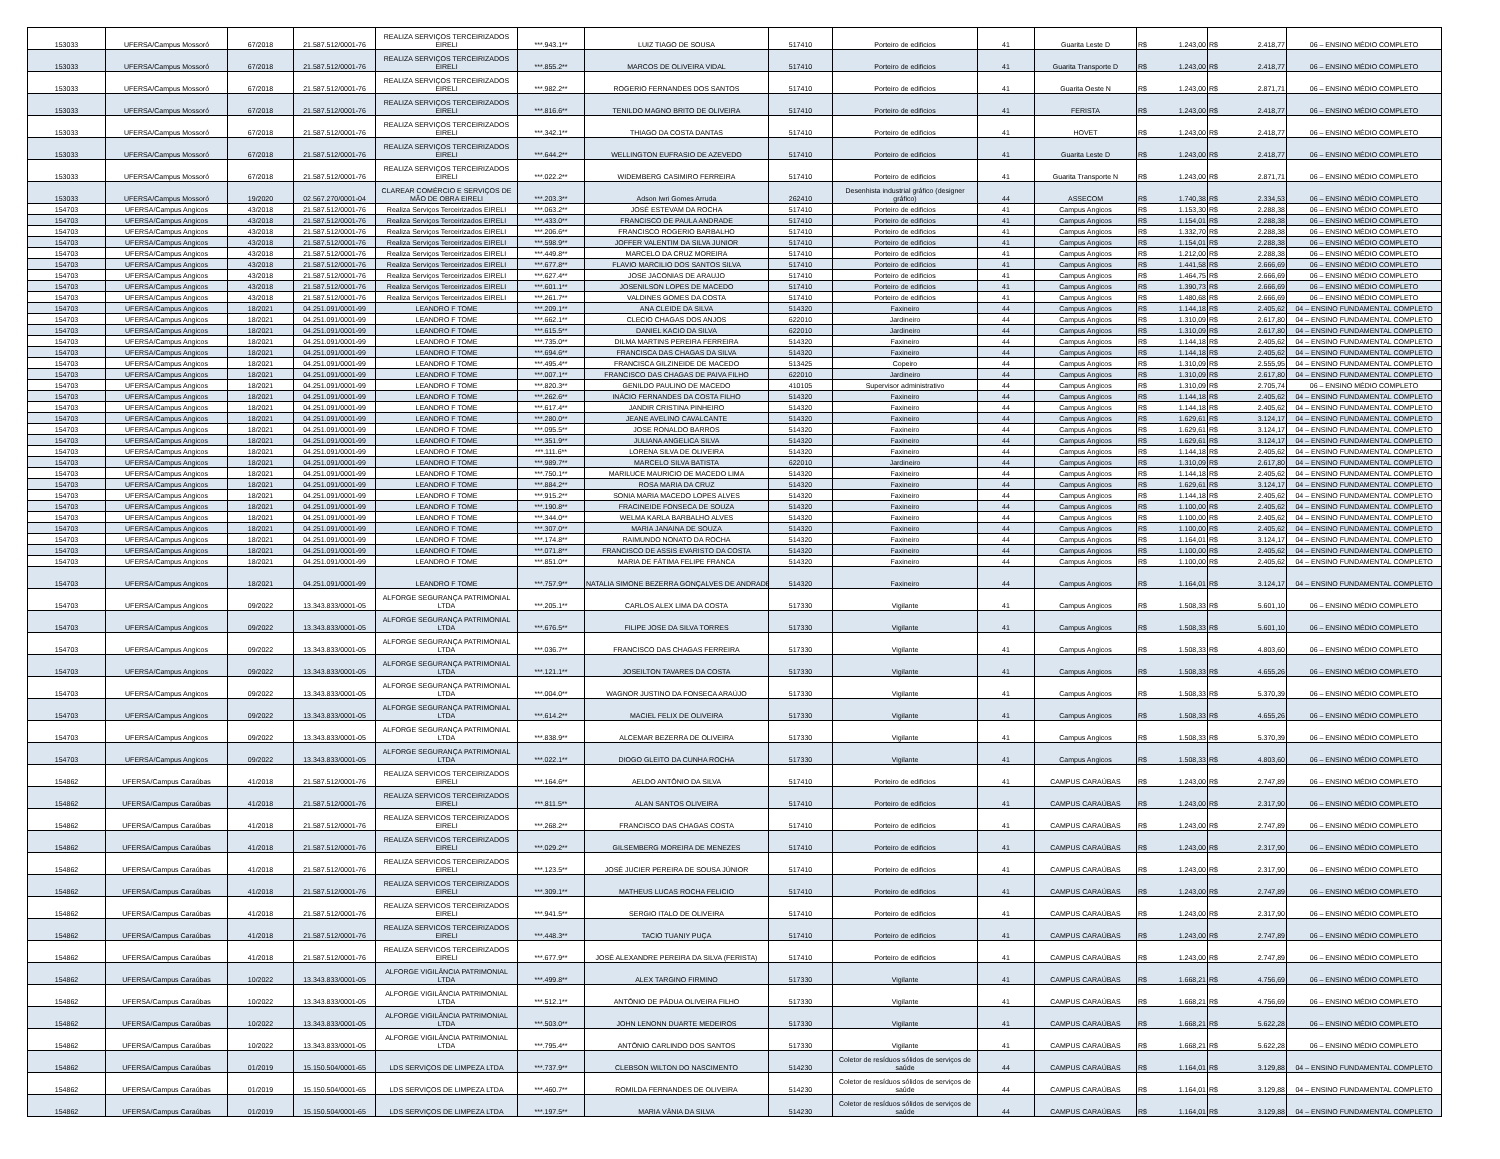| 153033 | UFERSA/Campus Mossoró | 67/2018 | 21.587.512/0001-76 | REALIZA SERVIÇOS TERCEIRIZADOS EIRELI | ***.943.1** | LUIZ TIAGO DE SOUSA | 517410 | Porteiro de edificios | 41 | Guarita Leste D | R$ | 1.243,00 | R$ | 2.418,77 | 06 – ENSINO MÉDIO COMPLETO |
| 153033 | UFERSA/Campus Mossoró | 67/2018 | 21.587.512/0001-76 | REALIZA SERVIÇOS TERCEIRIZADOS EIRELI | ***.855.2** | MARCOS DE OLIVEIRA VIDAL | 517410 | Porteiro de edificios | 41 | Guarita Transporte D | R$ | 1.243,00 | R$ | 2.418,77 | 06 – ENSINO MÉDIO COMPLETO |
| 153033 | UFERSA/Campus Mossoró | 67/2018 | 21.587.512/0001-76 | REALIZA SERVIÇOS TERCEIRIZADOS EIRELI | ***.982.2** | ROGERIO FERNANDES DOS SANTOS | 517410 | Porteiro de edificios | 41 | Guarita Oeste N | R$ | 1.243,00 | R$ | 2.871,71 | 06 – ENSINO MÉDIO COMPLETO |
| 153033 | UFERSA/Campus Mossoró | 67/2018 | 21.587.512/0001-76 | REALIZA SERVIÇOS TERCEIRIZADOS EIRELI | ***.816.6** | TENILDO MAGNO BRITO DE OLIVEIRA | 517410 | Porteiro de edificios | 41 | FERISTA | R$ | 1.243,00 | R$ | 2.418,77 | 06 – ENSINO MÉDIO COMPLETO |
| 153033 | UFERSA/Campus Mossoró | 67/2018 | 21.587.512/0001-76 | REALIZA SERVIÇOS TERCEIRIZADOS EIRELI | ***.342.1** | THIAGO DA COSTA DANTAS | 517410 | Porteiro de edificios | 41 | HOVET | R$ | 1.243,00 | R$ | 2.418,77 | 06 – ENSINO MÉDIO COMPLETO |
| 153033 | UFERSA/Campus Mossoró | 67/2018 | 21.587.512/0001-76 | REALIZA SERVIÇOS TERCEIRIZADOS EIRELI | ***.644.2** | WELLINGTON EUFRASIO DE AZEVEDO | 517410 | Porteiro de edificios | 41 | Guarita Leste D | R$ | 1.243,00 | R$ | 2.418,77 | 06 – ENSINO MÉDIO COMPLETO |
| 153033 | UFERSA/Campus Mossoró | 67/2018 | 21.587.512/0001-76 | REALIZA SERVIÇOS TERCEIRIZADOS EIRELI | ***.022.2** | WIDEMBERG CASIMIRO FERREIRA | 517410 | Porteiro de edificios | 41 | Guarita Transporte N | R$ | 1.243,00 | R$ | 2.871,71 | 06 – ENSINO MÉDIO COMPLETO |
| 153033 | UFERSA/Campus Mossoró | 19/2020 | 02.567.270/0001-04 | CLAREAR COMÉRCIO E SERVIÇOS DE MÃO DE OBRA EIRELI | ***.203.3** | Adson Iwri Gomes Arruda | 262410 | Desenhista industrial gráfico (designer gráfico) | 44 | ASSECOM | R$ | 1.740,38 | R$ | 2.334,53 | 06 – ENSINO MÉDIO COMPLETO |
| 154703 | UFERSA/Campus Angicos | 43/2018 | 21.587.512/0001-76 | Realiza Serviços Terceirizados EIRELI | ***.063.2** | JOSÉ ESTEVAM DA ROCHA | 517410 | Porteiro de edificios | 41 | Campus Angicos | R$ | 1.153,30 | R$ | 2.288,38 | 06 – ENSINO MÉDIO COMPLETO |
| 154703 | UFERSA/Campus Angicos | 43/2018 | 21.587.512/0001-76 | Realiza Serviços Terceirizados EIRELI | ***.433.0** | FRANCISCO DE PAULA ANDRADE | 517410 | Porteiro de edificios | 41 | Campus Angicos | R$ | 1.154,01 | R$ | 2.288,38 | 06 – ENSINO MÉDIO COMPLETO |
| 154703 | UFERSA/Campus Angicos | 43/2018 | 21.587.512/0001-76 | Realiza Serviços Terceirizados EIRELI | ***.206.6** | FRANCISCO ROGERIO BARBALHO | 517410 | Porteiro de edificios | 41 | Campus Angicos | R$ | 1.332,70 | R$ | 2.288,38 | 06 – ENSINO MÉDIO COMPLETO |
| 154703 | UFERSA/Campus Angicos | 43/2018 | 21.587.512/0001-76 | Realiza Serviços Terceirizados EIRELI | ***.598.9** | JOFFER VALENTIM DA SILVA JUNIOR | 517410 | Porteiro de edificios | 41 | Campus Angicos | R$ | 1.154,01 | R$ | 2.288,38 | 06 – ENSINO MÉDIO COMPLETO |
| 154703 | UFERSA/Campus Angicos | 43/2018 | 21.587.512/0001-76 | Realiza Serviços Terceirizados EIRELI | ***.449.8** | MARCELO DA CRUZ MOREIRA | 517410 | Porteiro de edificios | 41 | Campus Angicos | R$ | 1.212,00 | R$ | 2.288,38 | 06 – ENSINO MÉDIO COMPLETO |
| 154703 | UFERSA/Campus Angicos | 43/2018 | 21.587.512/0001-76 | Realiza Serviços Terceirizados EIRELI | ***.677.8** | FLAVIO MARCILIO DOS SANTOS SILVA | 517410 | Porteiro de edificios | 41 | Campus Angicos | R$ | 1.441,58 | R$ | 2.666,69 | 06 – ENSINO MÉDIO COMPLETO |
| 154703 | UFERSA/Campus Angicos | 43/2018 | 21.587.512/0001-76 | Realiza Serviços Terceirizados EIRELI | ***.627.4** | JOSE JACONIAS DE ARAUJO | 517410 | Porteiro de edificios | 41 | Campus Angicos | R$ | 1.464,75 | R$ | 2.666,69 | 06 – ENSINO MÉDIO COMPLETO |
| 154703 | UFERSA/Campus Angicos | 43/2018 | 21.587.512/0001-76 | Realiza Serviços Terceirizados EIRELI | ***.601.1** | JOSENILSON LOPES DE MACEDO | 517410 | Porteiro de edificios | 41 | Campus Angicos | R$ | 1.390,73 | R$ | 2.666,69 | 06 – ENSINO MÉDIO COMPLETO |
| 154703 | UFERSA/Campus Angicos | 43/2018 | 21.587.512/0001-76 | Realiza Serviços Terceirizados EIRELI | ***.261.7** | VALDINES GOMES DA COSTA | 517410 | Porteiro de edificios | 41 | Campus Angicos | R$ | 1.480,68 | R$ | 2.666,69 | 06 – ENSINO MÉDIO COMPLETO |
| 154703 | UFERSA/Campus Angicos | 18/2021 | 04.251.091/0001-99 | LEANDRO F TOME | ***.209.1** | ANA CLEIDE DA SILVA | 514320 | Faxineiro | 44 | Campus Angicos | R$ | 1.144,18 | R$ | 2.405,62 | 04 – ENSINO FUNDAMENTAL COMPLETO |
| 154703 | UFERSA/Campus Angicos | 18/2021 | 04.251.091/0001-99 | LEANDRO F TOME | ***.662.1** | CLECIO CHAGAS DOS ANJOS | 622010 | Jardineiro | 44 | Campus Angicos | R$ | 1.310,09 | R$ | 2.617,80 | 04 – ENSINO FUNDAMENTAL COMPLETO |
| 154703 | UFERSA/Campus Angicos | 18/2021 | 04.251.091/0001-99 | LEANDRO F TOME | ***.615.5** | DANIEL KACIO DA SILVA | 622010 | Jardineiro | 44 | Campus Angicos | R$ | 1.310,09 | R$ | 2.617,80 | 04 – ENSINO FUNDAMENTAL COMPLETO |
| 154703 | UFERSA/Campus Angicos | 18/2021 | 04.251.091/0001-99 | LEANDRO F TOME | ***.735.0** | DILMA MARTINS PEREIRA FERREIRA | 514320 | Faxineiro | 44 | Campus Angicos | R$ | 1.144,18 | R$ | 2.405,62 | 04 – ENSINO FUNDAMENTAL COMPLETO |
| 154703 | UFERSA/Campus Angicos | 18/2021 | 04.251.091/0001-99 | LEANDRO F TOME | ***.694.6** | FRANCISCA DAS CHAGAS DA SILVA | 514320 | Faxineiro | 44 | Campus Angicos | R$ | 1.144,18 | R$ | 2.405,62 | 04 – ENSINO FUNDAMENTAL COMPLETO |
| 154703 | UFERSA/Campus Angicos | 18/2021 | 04.251.091/0001-99 | LEANDRO F TOME | ***.495.4** | FRANCISCA GILZINEIDE DE MACEDO | 513425 | Copeiro | 44 | Campus Angicos | R$ | 1.310,09 | R$ | 2.555,95 | 04 – ENSINO FUNDAMENTAL COMPLETO |
| 154703 | UFERSA/Campus Angicos | 18/2021 | 04.251.091/0001-99 | LEANDRO F TOME | ***.007.1** | FRANCISCO DAS CHAGAS DE PAIVA FILHO | 622010 | Jardineiro | 44 | Campus Angicos | R$ | 1.310,09 | R$ | 2.617,80 | 04 – ENSINO FUNDAMENTAL COMPLETO |
| 154703 | UFERSA/Campus Angicos | 18/2021 | 04.251.091/0001-99 | LEANDRO F TOME | ***.820.3** | GENILDO PAULINO DE MACEDO | 410105 | Supervisor administrativo | 44 | Campus Angicos | R$ | 1.310,09 | R$ | 2.705,74 | 06 – ENSINO MÉDIO COMPLETO |
| 154703 | UFERSA/Campus Angicos | 18/2021 | 04.251.091/0001-99 | LEANDRO F TOME | ***.262.6** | INÁCIO FERNANDES DA COSTA FILHO | 514320 | Faxineiro | 44 | Campus Angicos | R$ | 1.144,18 | R$ | 2.405,62 | 04 – ENSINO FUNDAMENTAL COMPLETO |
| 154703 | UFERSA/Campus Angicos | 18/2021 | 04.251.091/0001-99 | LEANDRO F TOME | ***.617.4** | JANDIR CRISTINA PINHEIRO | 514320 | Faxineiro | 44 | Campus Angicos | R$ | 1.144,18 | R$ | 2.405,62 | 04 – ENSINO FUNDAMENTAL COMPLETO |
| 154703 | UFERSA/Campus Angicos | 18/2021 | 04.251.091/0001-99 | LEANDRO F TOME | ***.280.0** | JEANE AVELINO CAVALCANTE | 514320 | Faxineiro | 44 | Campus Angicos | R$ | 1.629,61 | R$ | 3.124,17 | 04 – ENSINO FUNDAMENTAL COMPLETO |
| 154703 | UFERSA/Campus Angicos | 18/2021 | 04.251.091/0001-99 | LEANDRO F TOME | ***.095.5** | JOSE RONALDO BARROS | 514320 | Faxineiro | 44 | Campus Angicos | R$ | 1.629,61 | R$ | 3.124,17 | 04 – ENSINO FUNDAMENTAL COMPLETO |
| 154703 | UFERSA/Campus Angicos | 18/2021 | 04.251.091/0001-99 | LEANDRO F TOME | ***.351.9** | JULIANA ANGELICA SILVA | 514320 | Faxineiro | 44 | Campus Angicos | R$ | 1.629,61 | R$ | 3.124,17 | 04 – ENSINO FUNDAMENTAL COMPLETO |
| 154703 | UFERSA/Campus Angicos | 18/2021 | 04.251.091/0001-99 | LEANDRO F TOME | ***.111.6** | LORENA SILVA DE OLIVEIRA | 514320 | Faxineiro | 44 | Campus Angicos | R$ | 1.144,18 | R$ | 2.405,62 | 04 – ENSINO FUNDAMENTAL COMPLETO |
| 154703 | UFERSA/Campus Angicos | 18/2021 | 04.251.091/0001-99 | LEANDRO F TOME | ***.989.7** | MARCELO SILVA BATISTA | 622010 | Jardineiro | 44 | Campus Angicos | R$ | 1.310,09 | R$ | 2.617,80 | 04 – ENSINO FUNDAMENTAL COMPLETO |
| 154703 | UFERSA/Campus Angicos | 18/2021 | 04.251.091/0001-99 | LEANDRO F TOME | ***.750.1** | MARILUCE MAURICIO DE MACEDO LIMA | 514320 | Faxineiro | 44 | Campus Angicos | R$ | 1.144,18 | R$ | 2.405,62 | 04 – ENSINO FUNDAMENTAL COMPLETO |
| 154703 | UFERSA/Campus Angicos | 18/2021 | 04.251.091/0001-99 | LEANDRO F TOME | ***.884.2** | ROSA MARIA DA CRUZ | 514320 | Faxineiro | 44 | Campus Angicos | R$ | 1.629,61 | R$ | 3.124,17 | 04 – ENSINO FUNDAMENTAL COMPLETO |
| 154703 | UFERSA/Campus Angicos | 18/2021 | 04.251.091/0001-99 | LEANDRO F TOME | ***.915.2** | SONIA MARIA MACEDO LOPES ALVES | 514320 | Faxineiro | 44 | Campus Angicos | R$ | 1.144,18 | R$ | 2.405,62 | 04 – ENSINO FUNDAMENTAL COMPLETO |
| 154703 | UFERSA/Campus Angicos | 18/2021 | 04.251.091/0001-99 | LEANDRO F TOME | ***.190.8** | FRACINEIDE FONSECA DE SOUZA | 514320 | Faxineiro | 44 | Campus Angicos | R$ | 1.100,00 | R$ | 2.405,62 | 04 – ENSINO FUNDAMENTAL COMPLETO |
| 154703 | UFERSA/Campus Angicos | 18/2021 | 04.251.091/0001-99 | LEANDRO F TOME | ***.344.0** | WELMA KARLA BARBALHO ALVES | 514320 | Faxineiro | 44 | Campus Angicos | R$ | 1.100,00 | R$ | 2.405,62 | 04 – ENSINO FUNDAMENTAL COMPLETO |
| 154703 | UFERSA/Campus Angicos | 18/2021 | 04.251.091/0001-99 | LEANDRO F TOME | ***.307.0** | MARIA JANAINA DE SOUZA | 514320 | Faxineiro | 44 | Campus Angicos | R$ | 1.100,00 | R$ | 2.405,62 | 04 – ENSINO FUNDAMENTAL COMPLETO |
| 154703 | UFERSA/Campus Angicos | 18/2021 | 04.251.091/0001-99 | LEANDRO F TOME | ***.174.8** | RAIMUNDO NONATO DA ROCHA | 514320 | Faxineiro | 44 | Campus Angicos | R$ | 1.164,01 | R$ | 3.124,17 | 04 – ENSINO FUNDAMENTAL COMPLETO |
| 154703 | UFERSA/Campus Angicos | 18/2021 | 04.251.091/0001-99 | LEANDRO F TOME | ***.071.8** | FRANCISCO DE ASSIS EVARISTO DA COSTA | 514320 | Faxineiro | 44 | Campus Angicos | R$ | 1.100,00 | R$ | 2.405,62 | 04 – ENSINO FUNDAMENTAL COMPLETO |
| 154703 | UFERSA/Campus Angicos | 18/2021 | 04.251.091/0001-99 | LEANDRO F TOME | ***.851.0** | MARIA DE FÁTIMA FELIPE FRANCA | 514320 | Faxineiro | 44 | Campus Angicos | R$ | 1.100,00 | R$ | 2.405,62 | 04 – ENSINO FUNDAMENTAL COMPLETO |
| 154703 | UFERSA/Campus Angicos | 18/2021 | 04.251.091/0001-99 | LEANDRO F TOME | ***.757.9** | NATALIA SIMONE BEZERRA GONÇALVES DE ANDRADE | 514320 | Faxineiro | 44 | Campus Angicos | R$ | 1.164,01 | R$ | 3.124,17 | 04 – ENSINO FUNDAMENTAL COMPLETO |
| 154703 | UFERSA/Campus Angicos | 09/2022 | 13.343.833/0001-05 | ALFORGE SEGURANÇA PATRIMONIAL LTDA | ***.205.1** | CARLOS ALEX LIMA DA COSTA | 517330 | Vigilante | 41 | Campus Angicos | R$ | 1.508,33 | R$ | 5.601,10 | 06 – ENSINO MÉDIO COMPLETO |
| 154703 | UFERSA/Campus Angicos | 09/2022 | 13.343.833/0001-05 | ALFORGE SEGURANÇA PATRIMONIAL LTDA | ***.676.5** | FILIPE JOSE DA SILVA TORRES | 517330 | Vigilante | 41 | Campus Angicos | R$ | 1.508,33 | R$ | 5.601,10 | 06 – ENSINO MÉDIO COMPLETO |
| 154703 | UFERSA/Campus Angicos | 09/2022 | 13.343.833/0001-05 | ALFORGE SEGURANÇA PATRIMONIAL LTDA | ***.036.7** | FRANCISCO DAS CHAGAS FERREIRA | 517330 | Vigilante | 41 | Campus Angicos | R$ | 1.508,33 | R$ | 4.803,60 | 06 – ENSINO MÉDIO COMPLETO |
| 154703 | UFERSA/Campus Angicos | 09/2022 | 13.343.833/0001-05 | ALFORGE SEGURANÇA PATRIMONIAL LTDA | ***.121.1** | JOSEILTON TAVARES DA COSTA | 517330 | Vigilante | 41 | Campus Angicos | R$ | 1.508,33 | R$ | 4.655,26 | 06 – ENSINO MÉDIO COMPLETO |
| 154703 | UFERSA/Campus Angicos | 09/2022 | 13.343.833/0001-05 | ALFORGE SEGURANÇA PATRIMONIAL LTDA | ***.004.0** | WAGNOR JUSTINO DA FONSECA ARAÚJO | 517330 | Vigilante | 41 | Campus Angicos | R$ | 1.508,33 | R$ | 5.370,39 | 06 – ENSINO MÉDIO COMPLETO |
| 154703 | UFERSA/Campus Angicos | 09/2022 | 13.343.833/0001-05 | ALFORGE SEGURANÇA PATRIMONIAL LTDA | ***.614.2** | MACIEL FELIX DE OLIVEIRA | 517330 | Vigilante | 41 | Campus Angicos | R$ | 1.508,33 | R$ | 4.655,26 | 06 – ENSINO MÉDIO COMPLETO |
| 154703 | UFERSA/Campus Angicos | 09/2022 | 13.343.833/0001-05 | ALFORGE SEGURANÇA PATRIMONIAL LTDA | ***.838.9** | ALCEMAR BEZERRA DE OLIVEIRA | 517330 | Vigilante | 41 | Campus Angicos | R$ | 1.508,33 | R$ | 5.370,39 | 06 – ENSINO MÉDIO COMPLETO |
| 154703 | UFERSA/Campus Angicos | 09/2022 | 13.343.833/0001-05 | ALFORGE SEGURANÇA PATRIMONIAL LTDA | ***.022.1** | DIOGO GLEITO DA CUNHA ROCHA | 517330 | Vigilante | 41 | Campus Angicos | R$ | 1.508,33 | R$ | 4.803,60 | 06 – ENSINO MÉDIO COMPLETO |
| 154862 | UFERSA/Campus Caraúbas | 41/2018 | 21.587.512/0001-76 | REALIZA SERVICOS TERCEIRIZADOS EIRELI | ***.164.6** | AELDO ANTÔNIO DA SILVA | 517410 | Porteiro de edificios | 41 | CAMPUS CARAÚBAS | R$ | 1.243,00 | R$ | 2.747,89 | 06 – ENSINO MÉDIO COMPLETO |
| 154862 | UFERSA/Campus Caraúbas | 41/2018 | 21.587.512/0001-76 | REALIZA SERVICOS TERCEIRIZADOS EIRELI | ***.811.5** | ALAN SANTOS OLIVEIRA | 517410 | Porteiro de edificios | 41 | CAMPUS CARAÚBAS | R$ | 1.243,00 | R$ | 2.317,90 | 06 – ENSINO MÉDIO COMPLETO |
| 154862 | UFERSA/Campus Caraúbas | 41/2018 | 21.587.512/0001-76 | REALIZA SERVICOS TERCEIRIZADOS EIRELI | ***.268.2** | FRANCISCO DAS CHAGAS COSTA | 517410 | Porteiro de edificios | 41 | CAMPUS CARAÚBAS | R$ | 1.243,00 | R$ | 2.747,89 | 06 – ENSINO MÉDIO COMPLETO |
| 154862 | UFERSA/Campus Caraúbas | 41/2018 | 21.587.512/0001-76 | REALIZA SERVICOS TERCEIRIZADOS EIRELI | ***.029.2** | GILSEMBERG MOREIRA DE MENEZES | 517410 | Porteiro de edificios | 41 | CAMPUS CARAÚBAS | R$ | 1.243,00 | R$ | 2.317,90 | 06 – ENSINO MÉDIO COMPLETO |
| 154862 | UFERSA/Campus Caraúbas | 41/2018 | 21.587.512/0001-76 | REALIZA SERVICOS TERCEIRIZADOS EIRELI | ***.123.5** | JOSÉ JUCIER PEREIRA DE SOUSA JÚNIOR | 517410 | Porteiro de edificios | 41 | CAMPUS CARAÚBAS | R$ | 1.243,00 | R$ | 2.317,90 | 06 – ENSINO MÉDIO COMPLETO |
| 154862 | UFERSA/Campus Caraúbas | 41/2018 | 21.587.512/0001-76 | REALIZA SERVICOS TERCEIRIZADOS EIRELI | ***.309.1** | MATHEUS LUCAS ROCHA FELICIO | 517410 | Porteiro de edificios | 41 | CAMPUS CARAÚBAS | R$ | 1.243,00 | R$ | 2.747,89 | 06 – ENSINO MÉDIO COMPLETO |
| 154862 | UFERSA/Campus Caraúbas | 41/2018 | 21.587.512/0001-76 | REALIZA SERVICOS TERCEIRIZADOS EIRELI | ***.941.5** | SERGIO ITALO DE OLIVEIRA | 517410 | Porteiro de edificios | 41 | CAMPUS CARAÚBAS | R$ | 1.243,00 | R$ | 2.317,90 | 06 – ENSINO MÉDIO COMPLETO |
| 154862 | UFERSA/Campus Caraúbas | 41/2018 | 21.587.512/0001-76 | REALIZA SERVICOS TERCEIRIZADOS EIRELI | ***.448.3** | TACIO TUANIY PUÇA | 517410 | Porteiro de edificios | 41 | CAMPUS CARAÚBAS | R$ | 1.243,00 | R$ | 2.747,89 | 06 – ENSINO MÉDIO COMPLETO |
| 154862 | UFERSA/Campus Caraúbas | 41/2018 | 21.587.512/0001-76 | REALIZA SERVICOS TERCEIRIZADOS EIRELI | ***.677.9** | JOSÉ ALEXANDRE PEREIRA DA SILVA (FERISTA) | 517410 | Porteiro de edificios | 41 | CAMPUS CARAÚBAS | R$ | 1.243,00 | R$ | 2.747,89 | 06 – ENSINO MÉDIO COMPLETO |
| 154862 | UFERSA/Campus Caraúbas | 10/2022 | 13.343.833/0001-05 | ALFORGE VIGILÂNCIA PATRIMONIAL LTDA | ***.499.8** | ALEX TARGINO FIRMINO | 517330 | Vigilante | 41 | CAMPUS CARAÚBAS | R$ | 1.668,21 | R$ | 4.756,69 | 06 – ENSINO MÉDIO COMPLETO |
| 154862 | UFERSA/Campus Caraúbas | 10/2022 | 13.343.833/0001-05 | ALFORGE VIGILÂNCIA PATRIMONIAL LTDA | ***.512.1** | ANTÔNIO DE PÁDUA OLIVEIRA FILHO | 517330 | Vigilante | 41 | CAMPUS CARAÚBAS | R$ | 1.668,21 | R$ | 4.756,69 | 06 – ENSINO MÉDIO COMPLETO |
| 154862 | UFERSA/Campus Caraúbas | 10/2022 | 13.343.833/0001-05 | ALFORGE VIGILÂNCIA PATRIMONIAL LTDA | ***.503.0** | JOHN LENONN DUARTE MEDEIROS | 517330 | Vigilante | 41 | CAMPUS CARAÚBAS | R$ | 1.668,21 | R$ | 5.622,28 | 06 – ENSINO MÉDIO COMPLETO |
| 154862 | UFERSA/Campus Caraúbas | 10/2022 | 13.343.833/0001-05 | ALFORGE VIGILÂNCIA PATRIMONIAL LTDA | ***.795.4** | ANTÔNIO CARLINDO DOS SANTOS | 517330 | Vigilante | 41 | CAMPUS CARAÚBAS | R$ | 1.668,21 | R$ | 5.622,28 | 06 – ENSINO MÉDIO COMPLETO |
| 154862 | UFERSA/Campus Caraúbas | 01/2019 | 15.150.504/0001-65 | LDS SERVIÇOS DE LIMPEZA LTDA | ***.737.9** | CLEBSON WILTON DO NASCIMENTO | 514230 | Coletor de resíduos sólidos de serviços de saúde | 44 | CAMPUS CARAÚBAS | R$ | 1.164,01 | R$ | 3.129,88 | 04 – ENSINO FUNDAMENTAL COMPLETO |
| 154862 | UFERSA/Campus Caraúbas | 01/2019 | 15.150.504/0001-65 | LDS SERVIÇOS DE LIMPEZA LTDA | ***.460.7** | ROMILDA FERNANDES DE OLIVEIRA | 514230 | Coletor de resíduos sólidos de serviços de saúde | 44 | CAMPUS CARAÚBAS | R$ | 1.164,01 | R$ | 3.129,88 | 04 – ENSINO FUNDAMENTAL COMPLETO |
| 154862 | UFERSA/Campus Caraúbas | 01/2019 | 15.150.504/0001-65 | LDS SERVIÇOS DE LIMPEZA LTDA | ***.197.5** | MARIA VÂNIA DA SILVA | 514230 | Coletor de resíduos sólidos de serviços de saúde | 44 | CAMPUS CARAÚBAS | R$ | 1.164,01 | R$ | 3.129,88 | 04 – ENSINO FUNDAMENTAL COMPLETO |